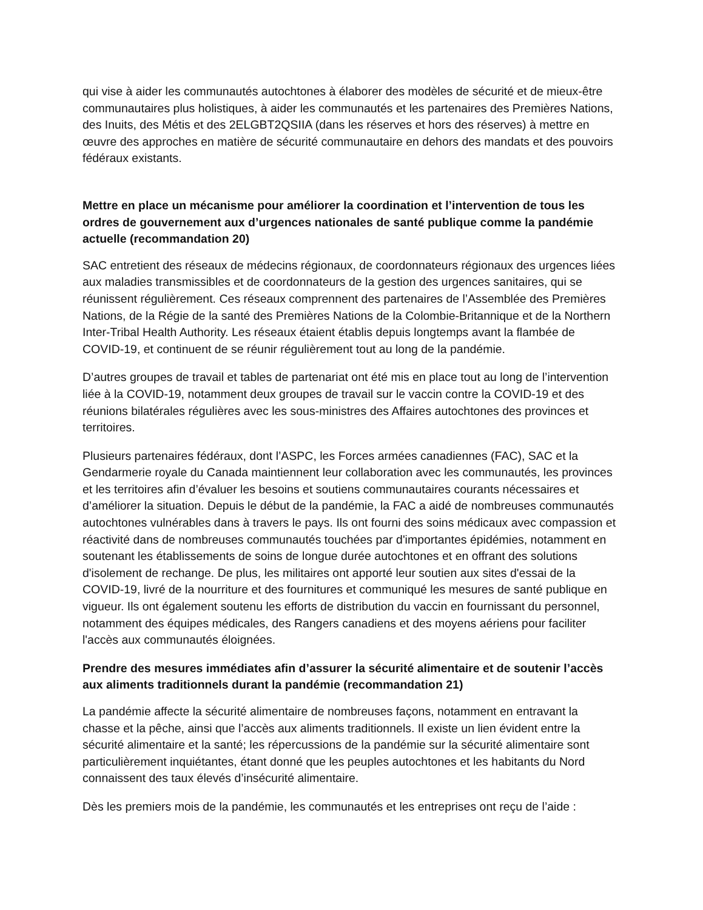qui vise à aider les communautés autochtones à élaborer des modèles de sécurité et de mieux-être communautaires plus holistiques, à aider les communautés et les partenaires des Premières Nations, des Inuits, des Métis et des 2ELGBT2QSIIA (dans les réserves et hors des réserves) à mettre en œuvre des approches en matière de sécurité communautaire en dehors des mandats et des pouvoirs fédéraux existants.
Mettre en place un mécanisme pour améliorer la coordination et l’intervention de tous les ordres de gouvernement aux d’urgences nationales de santé publique comme la pandémie actuelle (recommandation 20)
SAC entretient des réseaux de médecins régionaux, de coordonnateurs régionaux des urgences liées aux maladies transmissibles et de coordonnateurs de la gestion des urgences sanitaires, qui se réunissent régulièrement. Ces réseaux comprennent des partenaires de l’Assemblée des Premières Nations, de la Régie de la santé des Premières Nations de la Colombie-Britannique et de la Northern Inter-Tribal Health Authority. Les réseaux étaient établis depuis longtemps avant la flambée de COVID-19, et continuent de se réunir régulièrement tout au long de la pandémie.
D’autres groupes de travail et tables de partenariat ont été mis en place tout au long de l’intervention liée à la COVID-19, notamment deux groupes de travail sur le vaccin contre la COVID-19 et des réunions bilatérales régulières avec les sous-ministres des Affaires autochtones des provinces et territoires.
Plusieurs partenaires fédéraux, dont l’ASPC, les Forces armées canadiennes (FAC), SAC et la Gendarmerie royale du Canada maintiennent leur collaboration avec les communautés, les provinces et les territoires afin d’évaluer les besoins et soutiens communautaires courants nécessaires et d’améliorer la situation. Depuis le début de la pandémie, la FAC a aidé de nombreuses communautés autochtones vulnérables dans à travers le pays. Ils ont fourni des soins médicaux avec compassion et réactivité dans de nombreuses communautés touchées par d'importantes épidémies, notamment en soutenant les établissements de soins de longue durée autochtones et en offrant des solutions d'isolement de rechange. De plus, les militaires ont apporté leur soutien aux sites d'essai de la COVID-19, livré de la nourriture et des fournitures et communiqué les mesures de santé publique en vigueur. Ils ont également soutenu les efforts de distribution du vaccin en fournissant du personnel, notamment des équipes médicales, des Rangers canadiens et des moyens aériens pour faciliter l'accès aux communautés éloignées.
Prendre des mesures immédiates afin d’assurer la sécurité alimentaire et de soutenir l’accès aux aliments traditionnels durant la pandémie (recommandation 21)
La pandémie affecte la sécurité alimentaire de nombreuses façons, notamment en entravant la chasse et la pêche, ainsi que l’accès aux aliments traditionnels. Il existe un lien évident entre la sécurité alimentaire et la santé; les répercussions de la pandémie sur la sécurité alimentaire sont particulièrement inquiétantes, étant donné que les peuples autochtones et les habitants du Nord connaissent des taux élevés d’insécurité alimentaire.
Dès les premiers mois de la pandémie, les communautés et les entreprises ont reçu de l’aide :